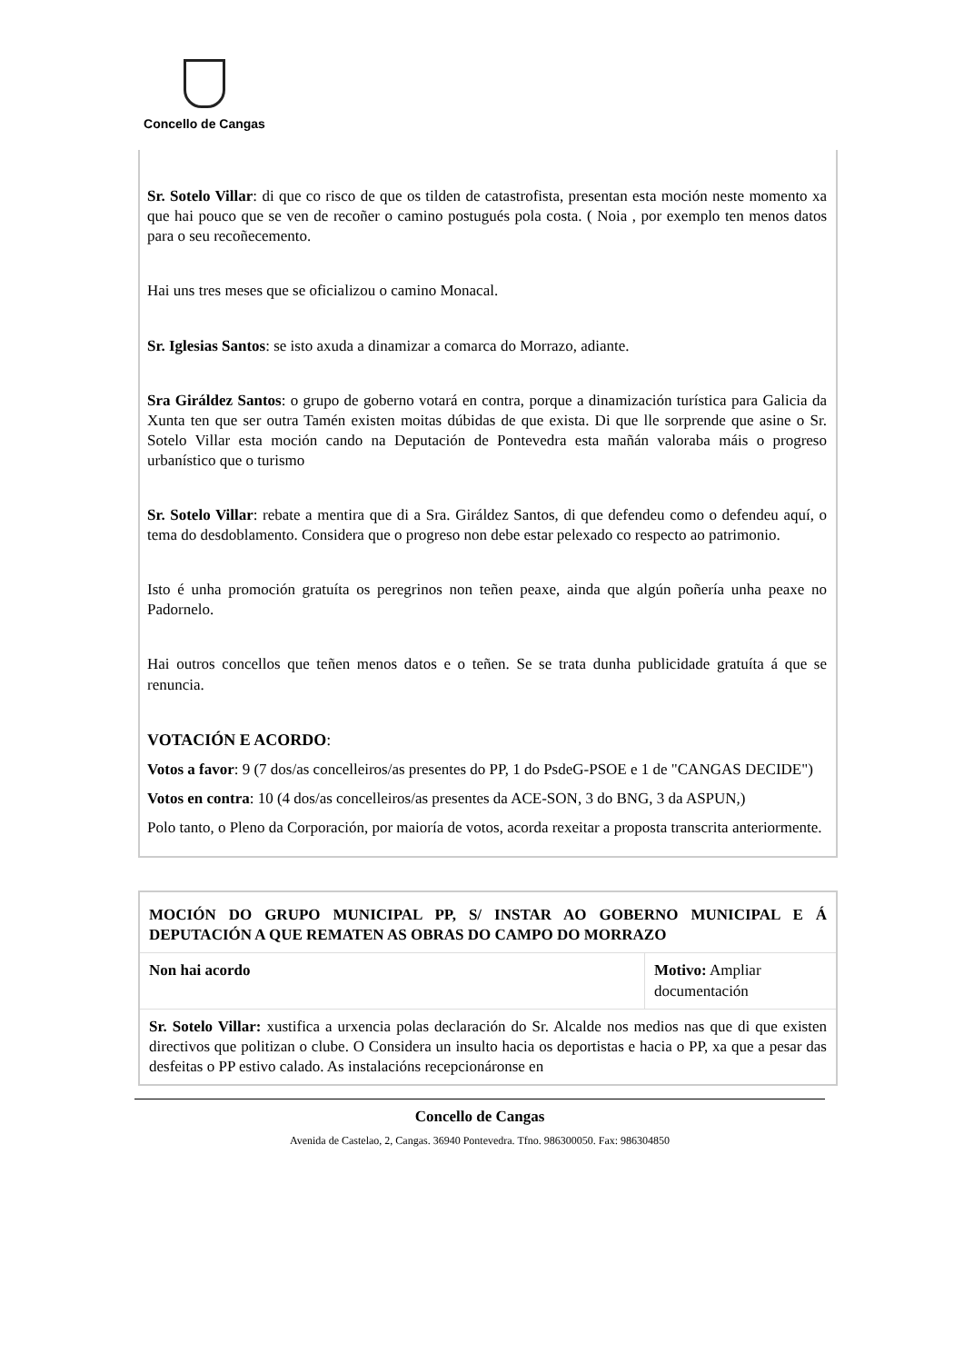Concello de Cangas
Sr. Sotelo Villar: di que co risco de que os tilden de catastrofista, presentan esta moción neste momento xa que hai pouco que se ven de recoñer o camino postugués pola costa. ( Noia , por exemplo ten menos datos para o seu recoñecemento.
Hai uns tres meses que se oficializou o camino Monacal.
Sr. Iglesias Santos: se isto axuda a dinamizar a comarca do Morrazo, adiante.
Sra Giráldez Santos: o grupo de goberno votará en contra, porque a dinamización turística para Galicia da Xunta ten que ser outra Tamén existen moitas dúbidas de que exista. Di que lle sorprende que asine o Sr. Sotelo Villar esta moción cando na Deputación de Pontevedra esta mañán valoraba máis o progreso urbanístico que o turismo
Sr. Sotelo Villar: rebate a mentira que di a Sra. Giráldez Santos, di que defendeu como o defendeu aquí, o tema do desdoblamento. Considera que o progreso non debe estar pelexado co respecto ao patrimonio.
Isto é unha promoción gratuíta os peregrinos non teñen peaxe, ainda que algún poñería unha peaxe no Padornelo.
Hai outros concellos que teñen menos datos e o teñen. Se se trata dunha publicidade gratuíta á que se renuncia.
VOTACIÓN E ACORDO:
Votos a favor: 9 (7 dos/as concelleiros/as presentes do PP, 1 do PsdeG-PSOE e 1 de "CANGAS DECIDE")
Votos en contra: 10 (4 dos/as concelleiros/as presentes da ACE-SON, 3 do BNG, 3 da ASPUN,)
Polo tanto, o Pleno da Corporación, por maioría de votos, acorda rexeitar a proposta transcrita anteriormente.
| MOCIÓN DO GRUPO MUNICIPAL PP, S/ INSTAR AO GOBERNO MUNICIPAL E Á DEPUTACIÓN A QUE REMATEN AS OBRAS DO CAMPO DO MORRAZO | |
| Non hai acordo | Motivo: Ampliar documentación |
| Sr. Sotelo Villar: xustifica a urxencia polas declaración do Sr. Alcalde nos medios nas que di que existen directivos que politizan o clube. O Considera un insulto hacia os deportistas e hacia o PP, xa que a pesar das desfeitas o PP estivo calado. As instalacións recepcionáronse en | |
Concello de Cangas
Avenida de Castelao, 2, Cangas. 36940 Pontevedra. Tfno. 986300050. Fax: 986304850